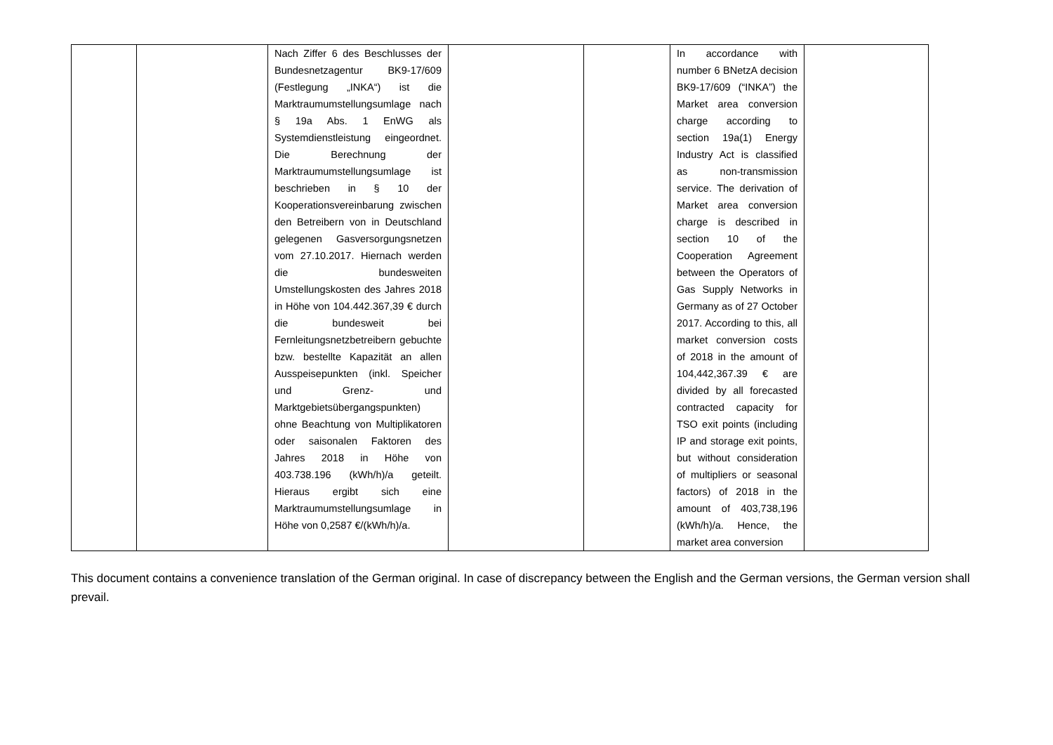| | | Nach Ziffer 6 des Beschlusses der Bundesnetzagentur BK9-17/609 (Festlegung „INKA“) ist die Marktraumumstellungsumlage nach § 19a Abs. 1 EnWG als Systemdienstleistung eingeordnet. Die Berechnung der Marktraumumstellungsumlage ist beschrieben in § 10 der Kooperationsvereinbarung zwischen den Betreibern von in Deutschland gelegenen Gasversorgungsnetzen vom 27.10.2017. Hiernach werden die bundesweiten Umstellungskosten des Jahres 2018 in Höhe von 104.442.367,39 € durch die bundesweit bei Fernleitungsnetzbetreibern gebuchte bzw. bestellte Kapazität an allen Ausspeisepunkten (inkl. Speicher und Grenz- und Marktgebietsübergangspunkten) ohne Beachtung von Multiplikatoren oder saisonalen Faktoren des Jahres 2018 in Höhe von 403.738.196 (kWh/h)/a geteilt. Hieraus ergibt sich eine Marktraumumstellungsumlage in Höhe von 0,2587 €/(kWh/h)/a. | | | In accordance with number 6 BNetzA decision BK9-17/609 (“INKA”) the Market area conversion charge according to section 19a(1) Energy Industry Act is classified as non-transmission service. The derivation of Market area conversion charge is described in section 10 of the Cooperation Agreement between the Operators of Gas Supply Networks in Germany as of 27 October 2017. According to this, all market conversion costs of 2018 in the amount of 104,442,367.39 € are divided by all forecasted contracted capacity for TSO exit points (including IP and storage exit points, but without consideration of multipliers or seasonal factors) of 2018 in the amount of 403,738,196 (kWh/h)/a. Hence, the market area conversion | |
This document contains a convenience translation of the German original. In case of discrepancy between the English and the German versions, the German version shall prevail.